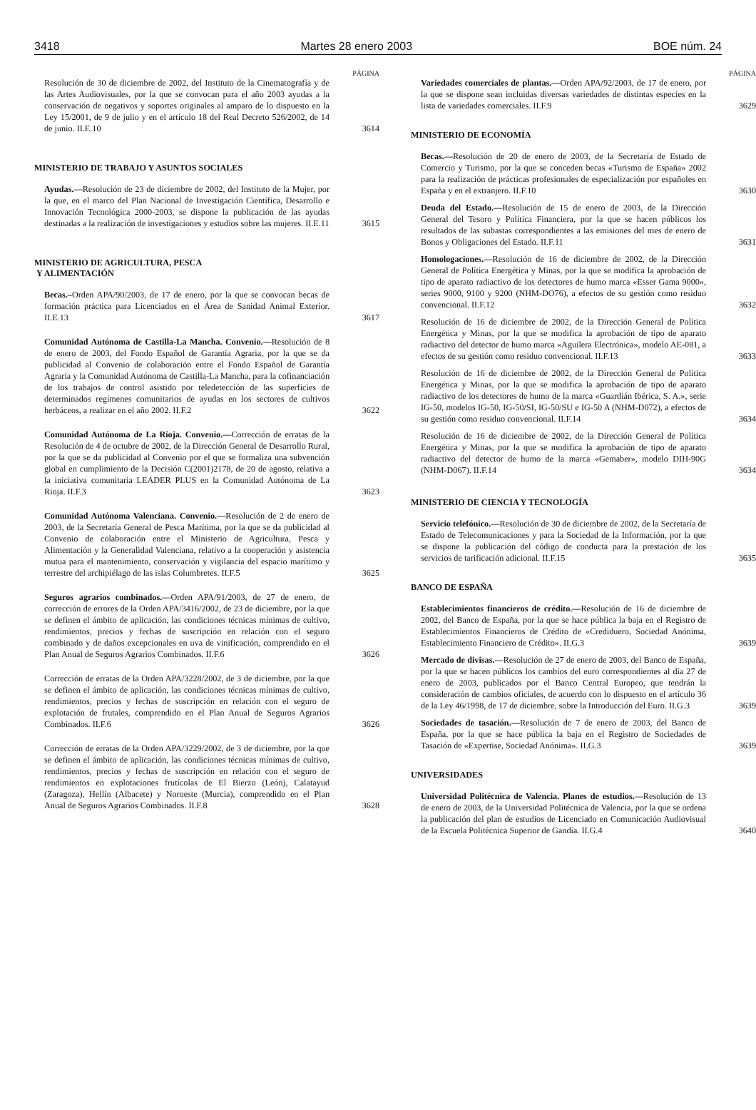3418 Martes 28 enero 2003 BOE núm. 24
PÁGINA
Resolución de 30 de diciembre de 2002, del Instituto de la Cinematografía y de las Artes Audiovisuales, por la que se convocan para el año 2003 ayudas a la conservación de negativos y soportes originales al amparo de lo dispuesto en la Ley 15/2001, de 9 de julio y en el artículo 18 del Real Decreto 526/2002, de 14 de junio. II.E.10
3614
MINISTERIO DE TRABAJO Y ASUNTOS SOCIALES
Ayudas.—Resolución de 23 de diciembre de 2002, del Instituto de la Mujer, por la que, en el marco del Plan Nacional de Investigación Científica, Desarrollo e Innovación Tecnológica 2000-2003, se dispone la publicación de las ayudas destinadas a la realización de investigaciones y estudios sobre las mujeres. II.E.11
3615
MINISTERIO DE AGRICULTURA, PESCA
Y ALIMENTACIÓN
Becas.–Orden APA/90/2003, de 17 de enero, por la que se convocan becas de formación práctica para Licenciados en el Área de Sanidad Animal Exterior. II.E.13
3617
Comunidad Autónoma de Castilla-La Mancha. Convenio.—Resolución de 8 de enero de 2003, del Fondo Español de Garantía Agraria, por la que se da publicidad al Convenio de colaboración entre el Fondo Español de Garantía Agraria y la Comunidad Autónoma de Castilla-La Mancha, para la cofinanciación de los trabajos de control asistido por teledetección de las superficies de determinados regímenes comunitarios de ayudas en los sectores de cultivos herbáceos, a realizar en el año 2002. II.F.2
3622
Comunidad Autónoma de La Rioja. Convenio.—Corrección de erratas de la Resolución de 4 de octubre de 2002, de la Dirección General de Desarrollo Rural, por la que se da publicidad al Convenio por el que se formaliza una subvención global en cumplimiento de la Decisión C(2001)2178, de 20 de agosto, relativa a la iniciativa comunitaria LEADER PLUS en la Comunidad Autónoma de La Rioja. II.F.3
3623
Comunidad Autónoma Valenciana. Convenio.—Resolución de 2 de enero de 2003, de la Secretaría General de Pesca Marítima, por la que se da publicidad al Convenio de colaboración entre el Ministerio de Agricultura, Pesca y Alimentación y la Generalidad Valenciana, relativo a la cooperación y asistencia mutua para el mantenimiento, conservación y vigilancia del espacio marítimo y terrestre del archipiélago de las islas Columbretes. II.F.5
3625
Seguros agrarios combinados.—Orden APA/91/2003, de 27 de enero, de corrección de errores de la Orden APA/3416/2002, de 23 de diciembre, por la que se definen el ámbito de aplicación, las condiciones técnicas mínimas de cultivo, rendimientos, precios y fechas de suscripción en relación con el seguro combinado y de daños excepcionales en uva de vinificación, comprendido en el Plan Anual de Seguros Agrarios Combinados. II.F.6
3626
Corrección de erratas de la Orden APA/3228/2002, de 3 de diciembre, por la que se definen el ámbito de aplicación, las condiciones técnicas mínimas de cultivo, rendimientos, precios y fechas de suscripción en relación con el seguro de explotación de frutales, comprendido en el Plan Anual de Seguros Agrarios Combinados. II.F.6
3626
Corrección de erratas de la Orden APA/3229/2002, de 3 de diciembre, por la que se definen el ámbito de aplicación, las condiciones técnicas mínimas de cultivo, rendimientos, precios y fechas de suscripción en relación con el seguro de rendimientos en explotaciones frutícolas de El Bierzo (León), Calatayud (Zaragoza), Hellín (Albacete) y Noroeste (Murcia), comprendido en el Plan Anual de Seguros Agrarios Combinados. II.F.8
3628
PÁGINA
Variedades comerciales de plantas.—Orden APA/92/2003, de 17 de enero, por la que se dispone sean incluidas diversas variedades de distintas especies en la lista de variedades comerciales. II.F.9
3629
MINISTERIO DE ECONOMÍA
Becas.—Resolución de 20 de enero de 2003, de la Secretaría de Estado de Comercio y Turismo, por la que se conceden becas «Turismo de España» 2002 para la realización de prácticas profesionales de especialización por españoles en España y en el extranjero. II.F.10
3630
Deuda del Estado.—Resolución de 15 de enero de 2003, de la Dirección General del Tesoro y Política Financiera, por la que se hacen públicos los resultados de las subastas correspondientes a las emisiones del mes de enero de Bonos y Obligaciones del Estado. II.F.11
3631
Homologaciones.—Resolución de 16 de diciembre de 2002, de la Dirección General de Política Energética y Minas, por la que se modifica la aprobación de tipo de aparato radiactivo de los detectores de humo marca «Esser Gama 9000», series 9000, 9100 y 9200 (NHM-DO76), a efectos de su gestión como residuo convencional. II.F.12
3632
Resolución de 16 de diciembre de 2002, de la Dirección General de Política Energética y Minas, por la que se modifica la aprobación de tipo de aparato radiactivo del detector de humo marca «Aguilera Electrónica», modelo AE-081, a efectos de su gestión como residuo convencional. II.F.13
3633
Resolución de 16 de diciembre de 2002, de la Dirección General de Política Energética y Minas, por la que se modifica la aprobación de tipo de aparato radiactivo de los detectores de humo de la marca «Guardián Ibérica, S. A.», serie IG-50, modelos IG-50, IG-50/SI, IG-50/SU e IG-50 A (NHM-D072), a efectos de su gestión como residuo convencional. II.F.14
3634
Resolución de 16 de diciembre de 2002, de la Dirección General de Política Energética y Minas, por la que se modifica la aprobación de tipo de aparato radiactivo del detector de humo de la marca «Gemaber», modelo DIH-90G (NHM-D067). II.F.14
3634
MINISTERIO DE CIENCIA Y TECNOLOGÍA
Servicio telefónico.—Resolución de 30 de diciembre de 2002, de la Secretaría de Estado de Telecomunicaciones y para la Sociedad de la Información, por la que se dispone la publicación del código de conducta para la prestación de los servicios de tarificación adicional. II.F.15
3635
BANCO DE ESPAÑA
Establecimientos financieros de crédito.—Resolución de 16 de diciembre de 2002, del Banco de España, por la que se hace pública la baja en el Registro de Establecimientos Financieros de Crédito de «Crediduero, Sociedad Anónima, Establecimiento Financiero de Crédito». II.G.3
3639
Mercado de divisas.—Resolución de 27 de enero de 2003, del Banco de España, por la que se hacen públicos los cambios del euro correspondientes al día 27 de enero de 2003, publicados por el Banco Central Europeo, que tendrán la consideración de cambios oficiales, de acuerdo con lo dispuesto en el artículo 36 de la Ley 46/1998, de 17 de diciembre, sobre la Introducción del Euro. II.G.3
3639
Sociedades de tasación.—Resolución de 7 de enero de 2003, del Banco de España, por la que se hace pública la baja en el Registro de Sociedades de Tasación de «Expertise, Sociedad Anónima». II.G.3
3639
UNIVERSIDADES
Universidad Politécnica de Valencia. Planes de estudios.—Resolución de 13 de enero de 2003, de la Universidad Politécnica de Valencia, por la que se ordena la publicación del plan de estudios de Licenciado en Comunicación Audiovisual de la Escuela Politécnica Superior de Gandía. II.G.4
3640